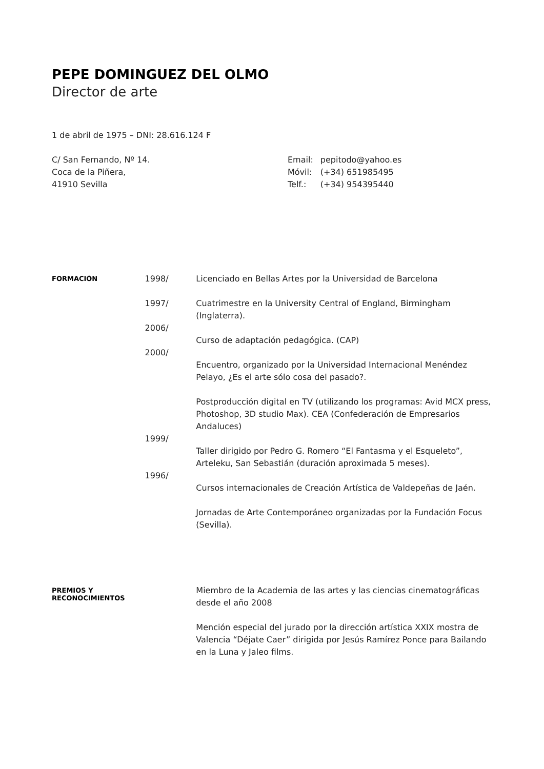PEPE DOMINGUEZ DEL OLMO
Director de arte
1 de abril de 1975 – DNI: 28.616.124 F
C/ San Fernando, Nº 14.
Coca de la Piñera,
41910 Sevilla
| Email: | pepitodo@yahoo.es |
| Móvil: | (+34) 651985495 |
| Telf.: | (+34) 954395440 |
FORMACIÓN
1998/
1997/
2006/
2000/
1999/
1996/
Licenciado en Bellas Artes por la Universidad de Barcelona
Cuatrimestre en la University Central of England, Birmingham (Inglaterra).
Curso de adaptación pedagógica. (CAP)
Encuentro, organizado por la Universidad Internacional Menéndez Pelayo, ¿Es el arte sólo cosa del pasado?.
Postproducción digital en TV (utilizando los programas: Avid MCX press, Photoshop, 3D studio Max). CEA (Confederación de Empresarios Andaluces)
Taller dirigido por Pedro G. Romero “El Fantasma y el Esqueleto”, Arteleku, San Sebastián (duración aproximada 5 meses).
Cursos internacionales de Creación Artística de Valdepeñas de Jaén.
Jornadas de Arte Contemporáneo organizadas por la Fundación Focus (Sevilla).
PREMIOS Y
RECONOCIMIENTOS
Miembro de la Academia de las artes y las ciencias cinematográficas desde el año 2008
Mención especial del jurado por la dirección artística XXIX mostra de Valencia “Déjate Caer” dirigida por Jesús Ramírez Ponce para Bailando en la Luna y Jaleo films.